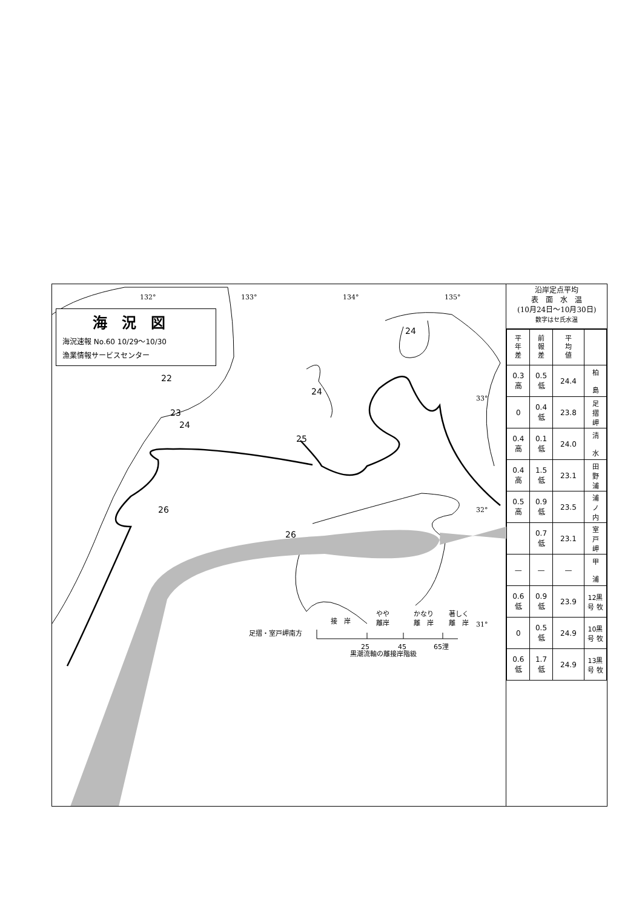22
23
24
24
24
25
26
26
132°
133°
134°
135°
33°
32°
31°
接　岸
やや
離岸
かなり
離　岸
著しく
離　岸
足摺・室戸岬南方
25
45
65浬
黒潮流軸の離接岸階級
海況図
海況速報 No.60 10/29～10/30
漁業情報サービスセンター
沿岸定点平均
表　面　水　温
(10月24日～10月30日)
数字はセ氏水温
| 平 年 差 | 前 報 差 | 平 均 値 | |
| --- | --- | --- | --- |
| 0.3 高 | 0.5 低 | 24.4 | 柏 島 |
| 0 | 0.4 低 | 23.8 | 足 摺 岬 |
| 0.4 高 | 0.1 低 | 24.0 | 清 水 |
| 0.4 高 | 1.5 低 | 23.1 | 田 野 浦 |
| 0.5 高 | 0.9 低 | 23.5 | 浦 ノ 内 |
| | 0.7 低 | 23.1 | 室 戸 岬 |
| — | — | — | 甲 浦 |
| 0.6 低 | 0.9 低 | 23.9 | 12黒 号 牧 |
| 0 | 0.5 低 | 24.9 | 10黒 号 牧 |
| 0.6 低 | 1.7 低 | 24.9 | 13黒 号 牧 |